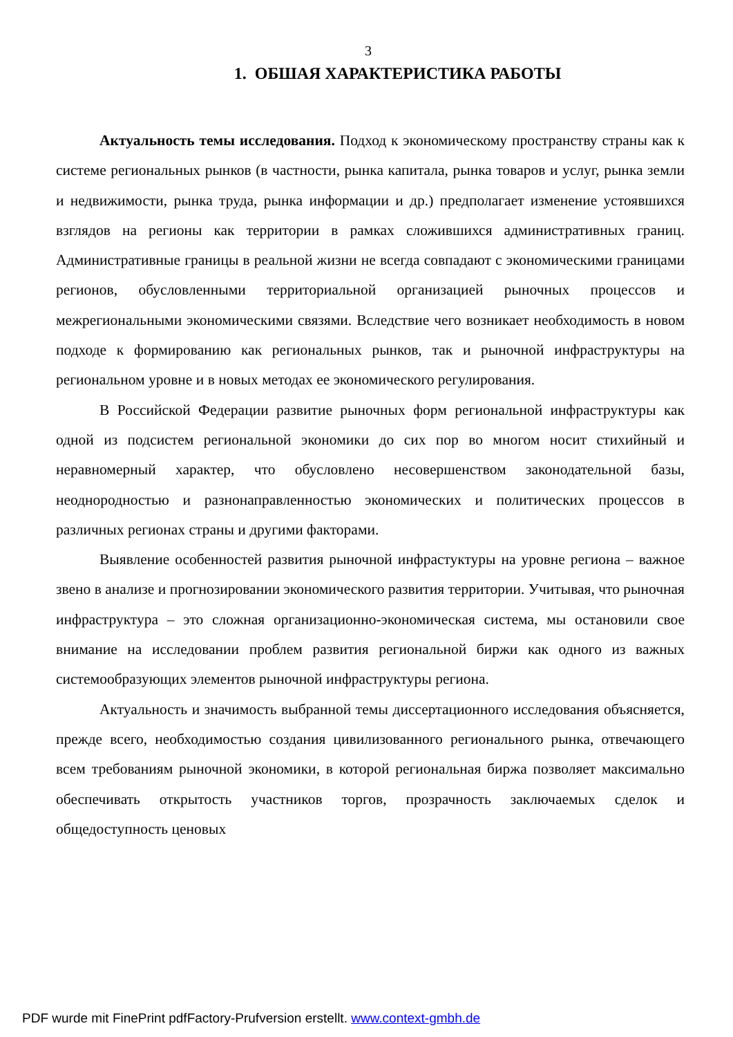3
1. ОБШАЯ ХАРАКТЕРИСТИКА РАБОТЫ
Актуальность темы исследования. Подход к экономическому пространству страны как к системе региональных рынков (в частности, рынка капитала, рынка товаров и услуг, рынка земли и недвижимости, рынка труда, рынка информации и др.) предполагает изменение устоявшихся взглядов на регионы как территории в рамках сложившихся административных границ. Административные границы в реальной жизни не всегда совпадают с экономическими границами регионов, обусловленными территориальной организацией рыночных процессов и межрегиональными экономическими связями. Вследствие чего возникает необходимость в новом подходе к формированию как региональных рынков, так и рыночной инфраструктуры на региональном уровне и в новых методах ее экономического регулирования.
В Российской Федерации развитие рыночных форм региональной инфраструктуры как одной из подсистем региональной экономики до сих пор во многом носит стихийный и неравномерный характер, что обусловлено несовершенством законодательной базы, неоднородностью и разнонаправленностью экономических и политических процессов в различных регионах страны и другими факторами.
Выявление особенностей развития рыночной инфрастуктуры на уровне региона – важное звено в анализе и прогнозировании экономического развития территории. Учитывая, что рыночная инфраструктура – это сложная организационно-экономическая система, мы остановили свое внимание на исследовании проблем развития региональной биржи как одного из важных системообразующих элементов рыночной инфраструктуры региона.
Актуальность и значимость выбранной темы диссертационного исследования объясняется, прежде всего, необходимостью создания цивилизованного регионального рынка, отвечающего всем требованиям рыночной экономики, в которой региональная биржа позволяет максимально обеспечивать открытость участников торгов, прозрачность заключаемых сделок и общедоступность ценовых
PDF wurde mit FinePrint pdfFactory-Prufversion erstellt. www.context-gmbh.de